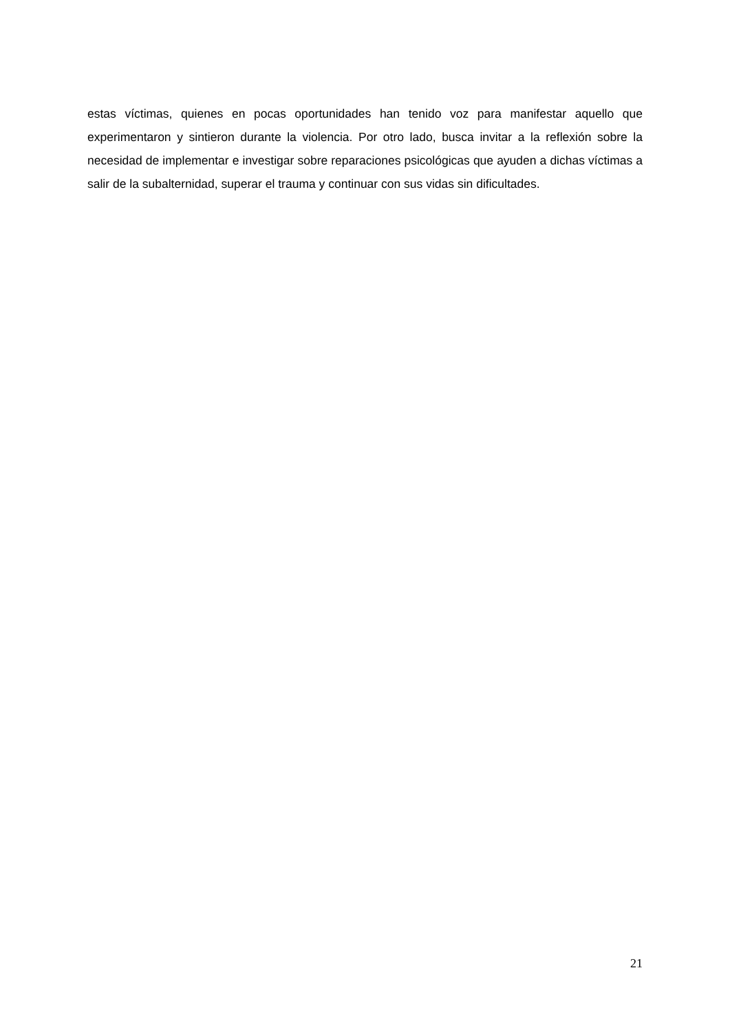estas víctimas, quienes en pocas oportunidades han tenido voz para manifestar aquello que experimentaron y sintieron durante la violencia. Por otro lado, busca invitar a la reflexión sobre la necesidad de implementar e investigar sobre reparaciones psicológicas que ayuden a dichas víctimas a salir de la subalternidad, superar el trauma y continuar con sus vidas sin dificultades.
21